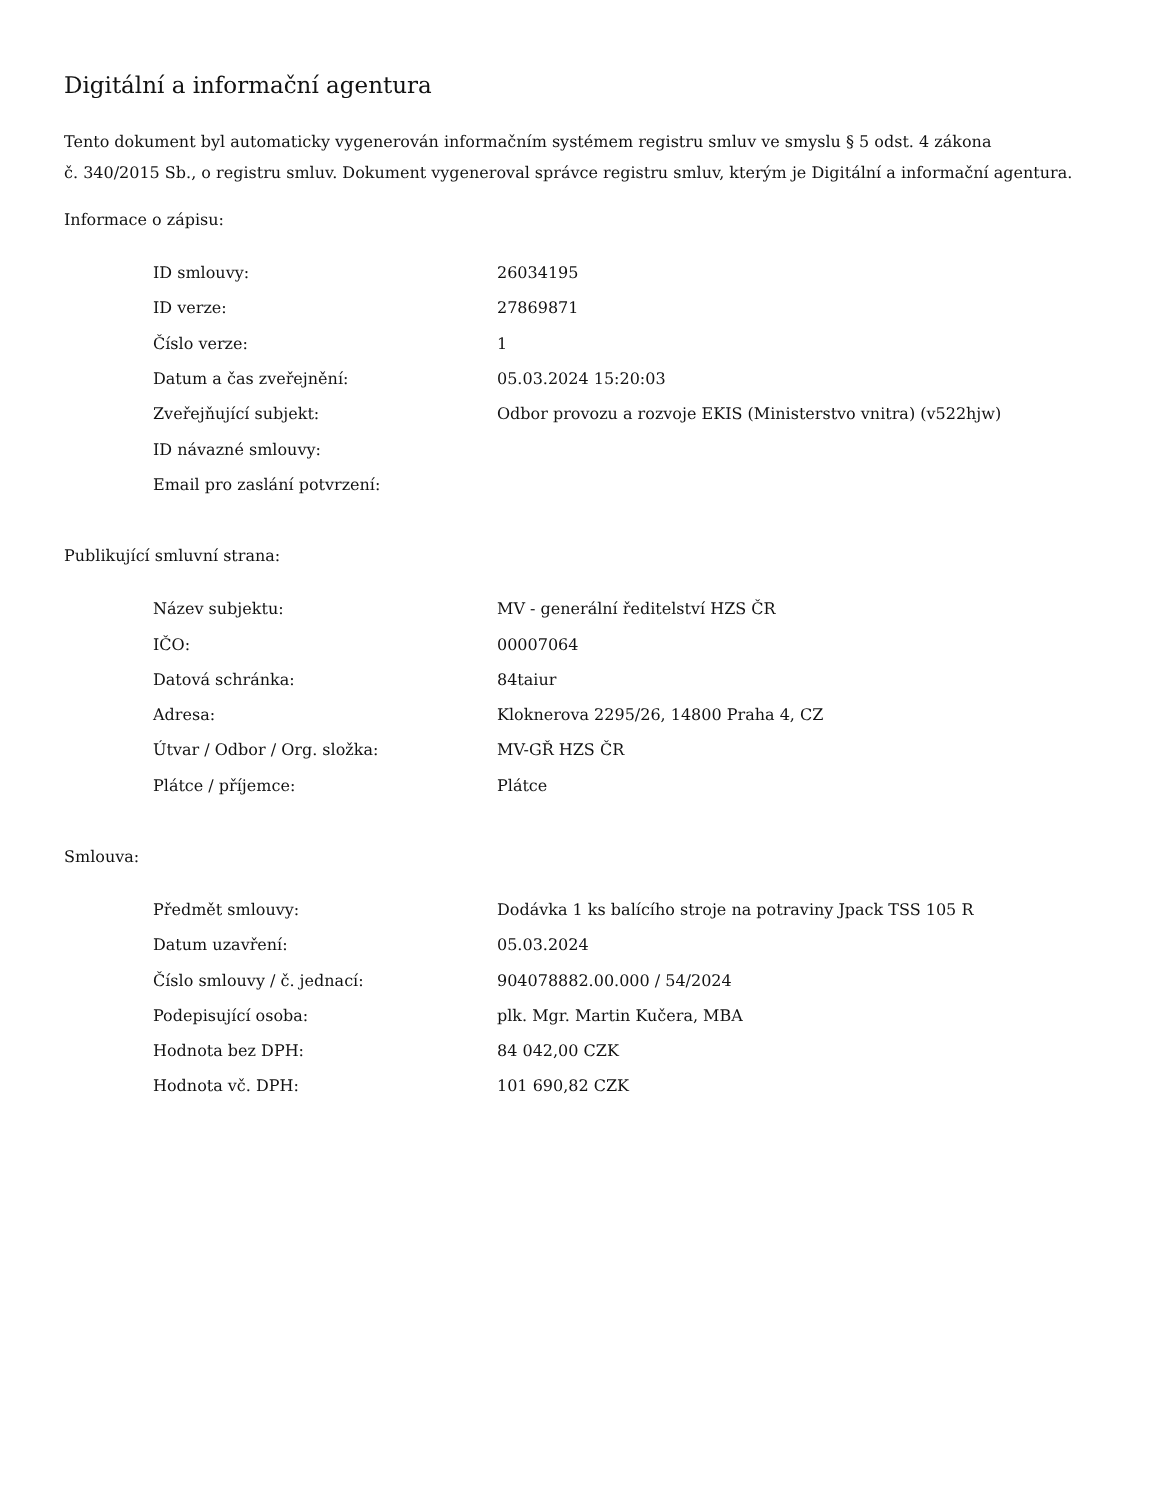Digitální a informační agentura
Tento dokument byl automaticky vygenerován informačním systémem registru smluv ve smyslu § 5 odst. 4 zákona
č. 340/2015 Sb., o registru smluv. Dokument vygeneroval správce registru smluv, kterým je Digitální a informační agentura.
Informace o zápisu:
| ID smlouvy: | 26034195 |
| ID verze: | 27869871 |
| Číslo verze: | 1 |
| Datum a čas zveřejnění: | 05.03.2024 15:20:03 |
| Zveřejňující subjekt: | Odbor provozu a rozvoje EKIS (Ministerstvo vnitra) (v522hjw) |
| ID návazné smlouvy: | |
| Email pro zaslání potvrzení: | |
Publikující smluvní strana:
| Název subjektu: | MV - generální ředitelství HZS ČR |
| IČO: | 00007064 |
| Datová schránka: | 84taiur |
| Adresa: | Kloknerova 2295/26, 14800 Praha 4, CZ |
| Útvar / Odbor / Org. složka: | MV-GŘ HZS ČR |
| Plátce / příjemce: | Plátce |
Smlouva:
| Předmět smlouvy: | Dodávka 1 ks balícího stroje na potraviny Jpack TSS 105 R |
| Datum uzavření: | 05.03.2024 |
| Číslo smlouvy / č. jednací: | 904078882.00.000 / 54/2024 |
| Podepisující osoba: | plk. Mgr. Martin Kučera, MBA |
| Hodnota bez DPH: | 84 042,00 CZK |
| Hodnota vč. DPH: | 101 690,82 CZK |